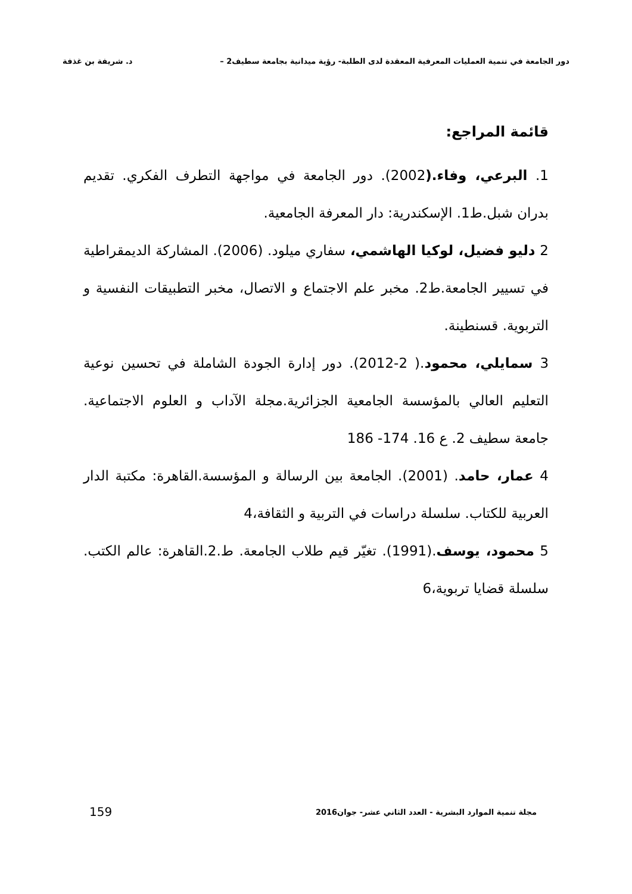دور الجامعة في تنمية العمليات المعرفية المعقدة لدى الطلبة- رؤية ميدانية بجامعة سطيف2 – د. شريفة بن غذفة
قائمة المراجع:
1. البرعي، وفاء.(2002). دور الجامعة في مواجهة التطرف الفكري. تقديم بدران شبل.ط1. الإسكندرية: دار المعرفة الجامعية.
2 دليو فضيل، لوكيا الهاشمي، سفاري ميلود. (2006). المشاركة الديمقراطية في تسيير الجامعة.ط2. مخبر علم الاجتماع و الاتصال، مخبر التطبيقات النفسية و التربوية. قسنطينة.
3 سمايلي، محمود.( 2-2012). دور إدارة الجودة الشاملة في تحسين نوعية التعليم العالي بالمؤسسة الجامعية الجزائرية.مجلة الآداب و العلوم الاجتماعية. جامعة سطيف 2. ع 16. 174- 186
4 عمار، حامد. (2001). الجامعة بين الرسالة و المؤسسة.القاهرة: مكتبة الدار العربية للكتاب. سلسلة دراسات في التربية و الثقافة،4
5 محمود، يوسف.(1991). تغيّر قيم طلاب الجامعة. ط.2.القاهرة: عالم الكتب. سلسلة قضايا تربوية،6
مجلة تنمية الموارد البشرية - العدد الثاني عشر- جوان2016 159